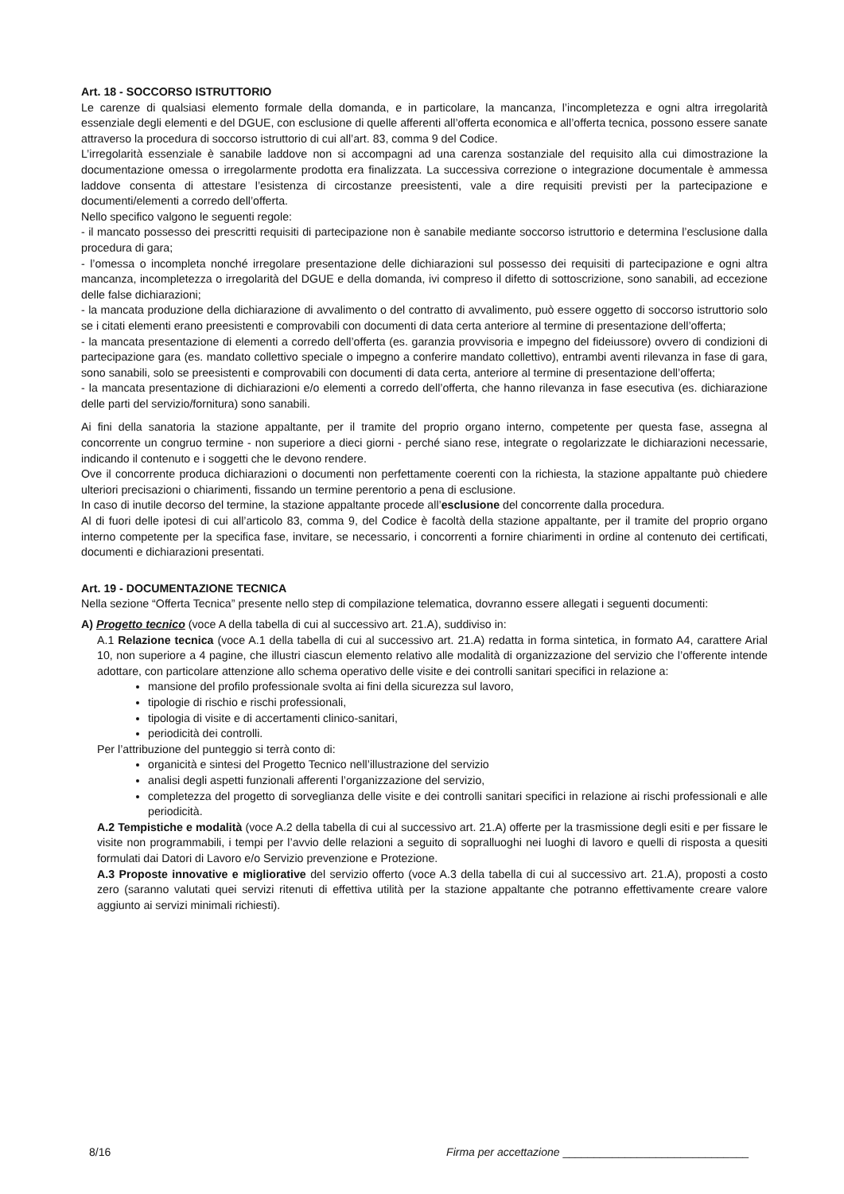Art. 18 - SOCCORSO ISTRUTTORIO
Le carenze di qualsiasi elemento formale della domanda, e in particolare, la mancanza, l’incompletezza e ogni altra irregolarità essenziale degli elementi e del DGUE, con esclusione di quelle afferenti all’offerta economica e all’offerta tecnica, possono essere sanate attraverso la procedura di soccorso istruttorio di cui all’art. 83, comma 9 del Codice.
L’irregolarità essenziale è sanabile laddove non si accompagni ad una carenza sostanziale del requisito alla cui dimostrazione la documentazione omessa o irregolarmente prodotta era finalizzata. La successiva correzione o integrazione documentale è ammessa laddove consenta di attestare l’esistenza di circostanze preesistenti, vale a dire requisiti previsti per la partecipazione e documenti/elementi a corredo dell’offerta.
Nello specifico valgono le seguenti regole:
- il mancato possesso dei prescritti requisiti di partecipazione non è sanabile mediante soccorso istruttorio e determina l’esclusione dalla procedura di gara;
- l’omessa o incompleta nonché irregolare presentazione delle dichiarazioni sul possesso dei requisiti di partecipazione e ogni altra mancanza, incompletezza o irregolarità del DGUE e della domanda, ivi compreso il difetto di sottoscrizione, sono sanabili, ad eccezione delle false dichiarazioni;
- la mancata produzione della dichiarazione di avvalimento o del contratto di avvalimento, può essere oggetto di soccorso istruttorio solo se i citati elementi erano preesistenti e comprovabili con documenti di data certa anteriore al termine di presentazione dell’offerta;
- la mancata presentazione di elementi a corredo dell’offerta (es. garanzia provvisoria e impegno del fideiussore) ovvero di condizioni di partecipazione gara (es. mandato collettivo speciale o impegno a conferire mandato collettivo), entrambi aventi rilevanza in fase di gara, sono sanabili, solo se preesistenti e comprovabili con documenti di data certa, anteriore al termine di presentazione dell’offerta;
- la mancata presentazione di dichiarazioni e/o elementi a corredo dell’offerta, che hanno rilevanza in fase esecutiva (es. dichiarazione delle parti del servizio/fornitura) sono sanabili.
Ai fini della sanatoria la stazione appaltante, per il tramite del proprio organo interno, competente per questa fase, assegna al concorrente un congruo termine - non superiore a dieci giorni - perché siano rese, integrate o regolarizzate le dichiarazioni necessarie, indicando il contenuto e i soggetti che le devono rendere.
Ove il concorrente produca dichiarazioni o documenti non perfettamente coerenti con la richiesta, la stazione appaltante può chiedere ulteriori precisazioni o chiarimenti, fissando un termine perentorio a pena di esclusione.
In caso di inutile decorso del termine, la stazione appaltante procede all’esclusione del concorrente dalla procedura.
Al di fuori delle ipotesi di cui all’articolo 83, comma 9, del Codice è facoltà della stazione appaltante, per il tramite del proprio organo interno competente per la specifica fase, invitare, se necessario, i concorrenti a fornire chiarimenti in ordine al contenuto dei certificati, documenti e dichiarazioni presentati.
Art. 19 - DOCUMENTAZIONE TECNICA
Nella sezione “Offerta Tecnica” presente nello step di compilazione telematica, dovranno essere allegati i seguenti documenti:
A) Progetto tecnico (voce A della tabella di cui al successivo art. 21.A), suddiviso in:
A.1 Relazione tecnica (voce A.1 della tabella di cui al successivo art. 21.A) redatta in forma sintetica, in formato A4, carattere Arial 10, non superiore a 4 pagine, che illustri ciascun elemento relativo alle modalità di organizzazione del servizio che l’offerente intende adottare, con particolare attenzione allo schema operativo delle visite e dei controlli sanitari specifici in relazione a:
mansione del profilo professionale svolta ai fini della sicurezza sul lavoro,
tipologie di rischio e rischi professionali,
tipologia di visite e di accertamenti clinico-sanitari,
periodicità dei controlli.
Per l’attribuzione del punteggio si terrà conto di:
organicità e sintesi del Progetto Tecnico nell’illustrazione del servizio
analisi degli aspetti funzionali afferenti l’organizzazione del servizio,
completezza del progetto di sorveglianza delle visite e dei controlli sanitari specifici in relazione ai rischi professionali e alle periodicità.
A.2 Tempistiche e modalità (voce A.2 della tabella di cui al successivo art. 21.A) offerte per la trasmissione degli esiti e per fissare le visite non programmabili, i tempi per l’avvio delle relazioni a seguito di sopralluoghi nei luoghi di lavoro e quelli di risposta a quesiti formulati dai Datori di Lavoro e/o Servizio prevenzione e Protezione.
A.3 Proposte innovative e migliorative del servizio offerto (voce A.3 della tabella di cui al successivo art. 21.A), proposti a costo zero (saranno valutati quei servizi ritenuti di effettiva utilità per la stazione appaltante che potranno effettivamente creare valore aggiunto ai servizi minimali richiesti).
8/16 Firma per accettazione ______________________________